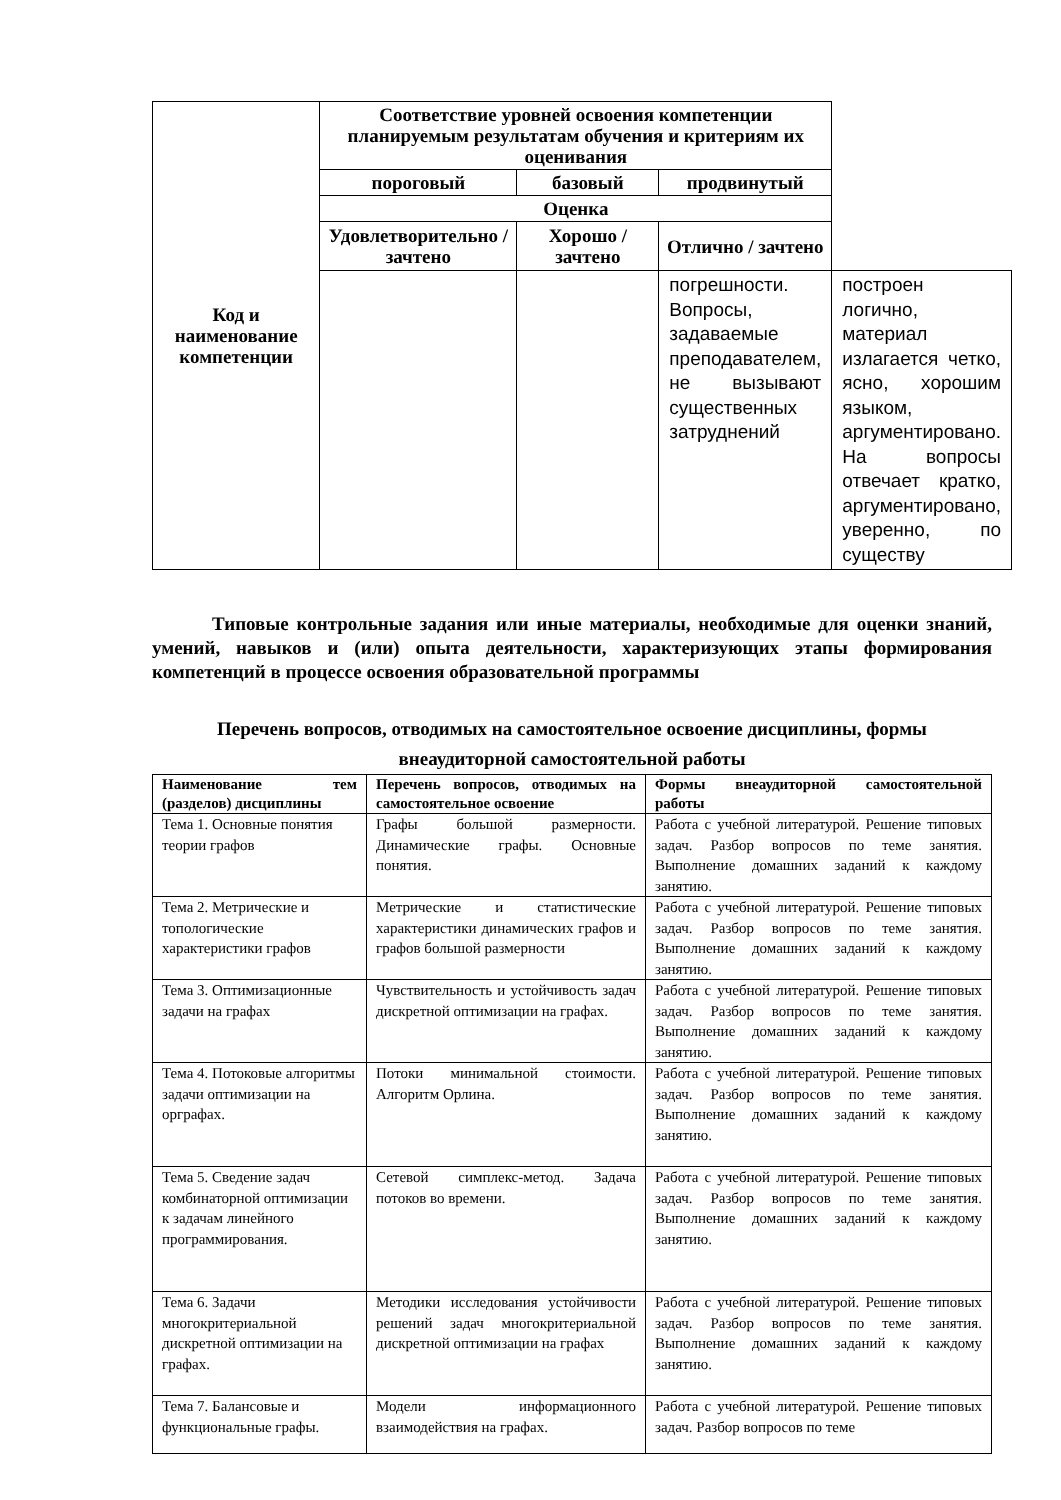| Код и наименование компетенции | Соответствие уровней освоения компетенции планируемым результатам обучения и критериям их оценивания | | | |
| --- | --- | --- | --- | --- |
| | пороговый | базовый | продвинутый | |
| | Оценка | | | |
| | Удовлетворительно / зачтено | Хорошо / зачтено | Отлично / зачтено | |
| | | | погрешности. Вопросы, задаваемые преподавателем, не вызывают существенных затруднений | построен логично, материал излагается четко, ясно, хорошим языком, аргументировано. На вопросы отвечает кратко, аргументировано, уверенно, по существу |
Типовые контрольные задания или иные материалы, необходимые для оценки знаний, умений, навыков и (или) опыта деятельности, характеризующих этапы формирования компетенций в процессе освоения образовательной программы
Перечень вопросов, отводимых на самостоятельное освоение дисциплины, формы внеаудиторной самостоятельной работы
| Наименование тем (разделов) дисциплины | Перечень вопросов, отводимых на самостоятельное освоение | Формы внеаудиторной самостоятельной работы |
| --- | --- | --- |
| Тема 1. Основные понятия теории графов | Графы большой размерности. Динамические графы. Основные понятия. | Работа с учебной литературой. Решение типовых задач. Разбор вопросов по теме занятия. Выполнение домашних заданий к каждому занятию. |
| Тема 2. Метрические и топологические характеристики графов | Метрические и статистические характеристики динамических графов и графов большой размерности | Работа с учебной литературой. Решение типовых задач. Разбор вопросов по теме занятия. Выполнение домашних заданий к каждому занятию. |
| Тема 3. Оптимизационные задачи на графах | Чувствительность и устойчивость задач дискретной оптимизации на графах. | Работа с учебной литературой. Решение типовых задач. Разбор вопросов по теме занятия. Выполнение домашних заданий к каждому занятию. |
| Тема 4. Потоковые алгоритмы задачи оптимизации на орграфах. | Потоки минимальной стоимости. Алгоритм Орлина. | Работа с учебной литературой. Решение типовых задач. Разбор вопросов по теме занятия. Выполнение домашних заданий к каждому занятию. |
| Тема 5. Сведение задач комбинаторной оптимизации к задачам линейного программирования. | Сетевой симплекс-метод. Задача потоков во времени. | Работа с учебной литературой. Решение типовых задач. Разбор вопросов по теме занятия. Выполнение домашних заданий к каждому занятию. |
| Тема 6. Задачи многокритериальной дискретной оптимизации на графах. | Методики исследования устойчивости решений задач многокритериальной дискретной оптимизации на графах | Работа с учебной литературой. Решение типовых задач. Разбор вопросов по теме занятия. Выполнение домашних заданий к каждому занятию. |
| Тема 7. Балансовые и функциональные графы. | Модели информационного взаимодействия на графах. | Работа с учебной литературой. Решение типовых задач. Разбор вопросов по теме |